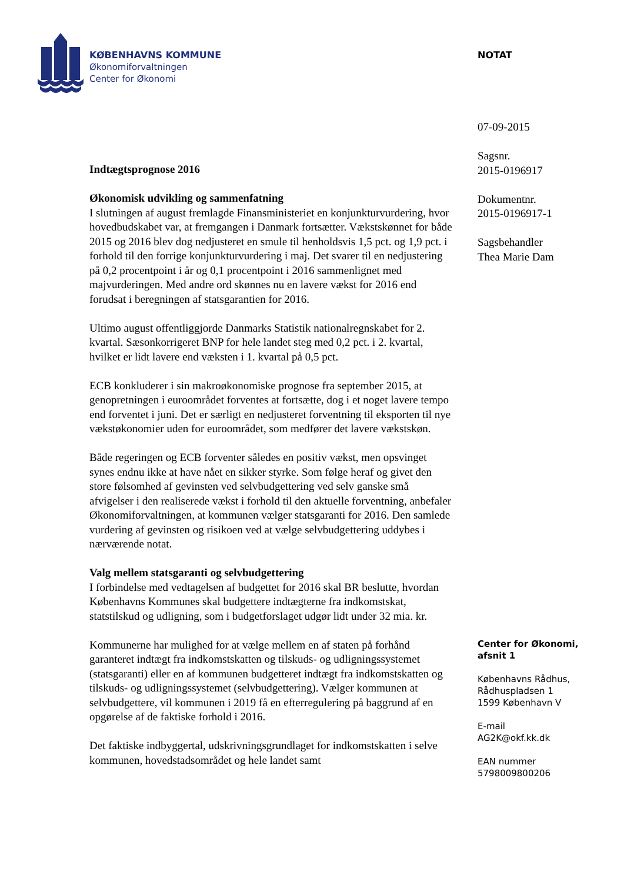KØBENHAVNS KOMMUNE
Økonomiforvaltningen
Center for Økonomi
NOTAT
07-09-2015
Sagsnr.
2015-0196917
Dokumentnr.
2015-0196917-1
Sagsbehandler
Thea Marie Dam
Center for Økonomi,
afsnit 1
Københavns Rådhus,
Rådhuspladsen 1
1599 København V
E-mail
AG2K@okf.kk.dk
EAN nummer
5798009800206
Indtægtsprognose 2016
Økonomisk udvikling og sammenfatning
I slutningen af august fremlagde Finansministeriet en konjunkturvurdering, hvor hovedbudskabet var, at fremgangen i Danmark fortsætter. Vækstskønnet for både 2015 og 2016 blev dog nedjusteret en smule til henholdsvis 1,5 pct. og 1,9 pct. i forhold til den forrige konjunkturvurdering i maj. Det svarer til en nedjustering på 0,2 procentpoint i år og 0,1 procentpoint i 2016 sammenlignet med majvurderingen. Med andre ord skønnes nu en lavere vækst for 2016 end forudsat i beregningen af statsgarantien for 2016.
Ultimo august offentliggjorde Danmarks Statistik nationalregnskabet for 2. kvartal. Sæsonkorrigeret BNP for hele landet steg med 0,2 pct. i 2. kvartal, hvilket er lidt lavere end væksten i 1. kvartal på 0,5 pct.
ECB konkluderer i sin makroøkonomiske prognose fra september 2015, at genopretningen i euroområdet forventes at fortsætte, dog i et noget lavere tempo end forventet i juni. Det er særligt en nedjusteret forventning til eksporten til nye vækstøkonomier uden for euroområdet, som medfører det lavere vækstskøn.
Både regeringen og ECB forventer således en positiv vækst, men opsvinget synes endnu ikke at have nået en sikker styrke. Som følge heraf og givet den store følsomhed af gevinsten ved selvbudgettering ved selv ganske små afvigelser i den realiserede vækst i forhold til den aktuelle forventning, anbefaler Økonomiforvaltningen, at kommunen vælger statsgaranti for 2016. Den samlede vurdering af gevinsten og risikoen ved at vælge selvbudgettering uddybes i nærværende notat.
Valg mellem statsgaranti og selvbudgettering
I forbindelse med vedtagelsen af budgettet for 2016 skal BR beslutte, hvordan Københavns Kommunes skal budgettere indtægterne fra indkomstskat, statstilskud og udligning, som i budgetforslaget udgør lidt under 32 mia. kr.
Kommunerne har mulighed for at vælge mellem en af staten på forhånd garanteret indtægt fra indkomstskatten og tilskuds- og udligningssystemet (statsgaranti) eller en af kommunen budgetteret indtægt fra indkomstskatten og tilskuds- og udligningssystemet (selvbudgettering). Vælger kommunen at selvbudgettere, vil kommunen i 2019 få en efterregulering på baggrund af en opgørelse af de faktiske forhold i 2016.
Det faktiske indbyggertal, udskrivningsgrundlaget for indkomstskatten i selve kommunen, hovedstadsområdet og hele landet samt